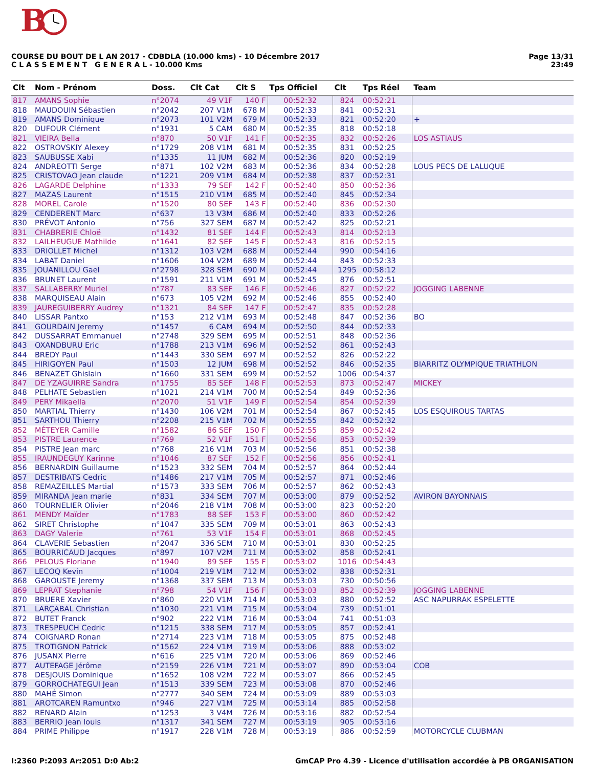B
Page 13/31
23:49
COURSE DU BOUT DE L AN 2017 - CDBDLA (10.000 kms) - 10 Décembre 2017
C L A S S E M E N T G E N E R A L - 10.000 Kms
| Clt | Nom - Prénom | Doss. | Clt Cat | Clt S | Tps Officiel | Clt | Tps Réel | Team |
| --- | --- | --- | --- | --- | --- | --- | --- | --- |
| 817 | AMANS Sophie | n°2074 | 49 V1F | 140 F | 00:52:32 | 824 | 00:52:21 | |
| 818 | MAUDOUIN Sébastien | n°2042 | 207 V1M | 678 M | 00:52:33 | 841 | 00:52:31 | |
| 819 | AMANS Dominique | n°2073 | 101 V2M | 679 M | 00:52:33 | 821 | 00:52:20 | + |
| 820 | DUFOUR Clément | n°1931 | 5 CAM | 680 M | 00:52:35 | 818 | 00:52:18 | |
| 821 | VIEIRA Bella | n°870 | 50 V1F | 141 F | 00:52:35 | 832 | 00:52:26 | LOS ASTIAUS |
| 822 | OSTROVSKIY Alexey | n°1729 | 208 V1M | 681 M | 00:52:35 | 831 | 00:52:25 | |
| 823 | SAUBUSSE Xabi | n°1335 | 11 JUM | 682 M | 00:52:36 | 820 | 00:52:19 | |
| 824 | ANDREOTTI Serge | n°871 | 102 V2M | 683 M | 00:52:36 | 834 | 00:52:28 | LOUS PECS DE LALUQUE |
| 825 | CRISTOVAO Jean claude | n°1221 | 209 V1M | 684 M | 00:52:38 | 837 | 00:52:31 | |
| 826 | LAGARDE Delphine | n°1333 | 79 SEF | 142 F | 00:52:40 | 850 | 00:52:36 | |
| 827 | MAZAS Laurent | n°1515 | 210 V1M | 685 M | 00:52:40 | 845 | 00:52:34 | |
| 828 | MOREL Carole | n°1520 | 80 SEF | 143 F | 00:52:40 | 836 | 00:52:30 | |
| 829 | CENDERENT Marc | n°637 | 13 V3M | 686 M | 00:52:40 | 833 | 00:52:26 | |
| 830 | PRÉVOT Antonio | n°756 | 327 SEM | 687 M | 00:52:42 | 825 | 00:52:21 | |
| 831 | CHABRERIE Chloë | n°1432 | 81 SEF | 144 F | 00:52:43 | 814 | 00:52:13 | |
| 832 | LAILHEUGUE Mathilde | n°1641 | 82 SEF | 145 F | 00:52:43 | 816 | 00:52:15 | |
| 833 | DRIOLLET Michel | n°1312 | 103 V2M | 688 M | 00:52:44 | 990 | 00:54:16 | |
| 834 | LABAT Daniel | n°1606 | 104 V2M | 689 M | 00:52:44 | 843 | 00:52:33 | |
| 835 | JOUANILLOU Gael | n°2798 | 328 SEM | 690 M | 00:52:44 | 1295 | 00:58:12 | |
| 836 | BRUNET Laurent | n°1591 | 211 V1M | 691 M | 00:52:45 | 876 | 00:52:51 | |
| 837 | SALLABERRY Muriel | n°787 | 83 SEF | 146 F | 00:52:46 | 827 | 00:52:22 | JOGGING LABENNE |
| 838 | MARQUISEAU Alain | n°673 | 105 V2M | 692 M | 00:52:46 | 855 | 00:52:40 | |
| 839 | JAUREGUIBERRY Audrey | n°1321 | 84 SEF | 147 F | 00:52:47 | 835 | 00:52:28 | |
| 840 | LISSAR Pantxo | n°153 | 212 V1M | 693 M | 00:52:48 | 847 | 00:52:36 | BO |
| 841 | GOURDAIN Jeremy | n°1457 | 6 CAM | 694 M | 00:52:50 | 844 | 00:52:33 | |
| 842 | DUSSARRAT Emmanuel | n°2748 | 329 SEM | 695 M | 00:52:51 | 848 | 00:52:36 | |
| 843 | OXANDBURU Eric | n°1788 | 213 V1M | 696 M | 00:52:52 | 861 | 00:52:43 | |
| 844 | BREDY Paul | n°1443 | 330 SEM | 697 M | 00:52:52 | 826 | 00:52:22 | |
| 845 | HIRIGOYEN Paul | n°1503 | 12 JUM | 698 M | 00:52:52 | 846 | 00:52:35 | BIARRITZ OLYMPIQUE TRIATHLON |
| 846 | BENAZET Ghislain | n°1660 | 331 SEM | 699 M | 00:52:52 | 1006 | 00:54:37 | |
| 847 | DE YZAGUIRRE Sandra | n°1755 | 85 SEF | 148 F | 00:52:53 | 873 | 00:52:47 | MICKEY |
| 848 | PELHATE Sebastien | n°1021 | 214 V1M | 700 M | 00:52:54 | 849 | 00:52:36 | |
| 849 | PERY Mikaella | n°2070 | 51 V1F | 149 F | 00:52:54 | 854 | 00:52:39 | |
| 850 | MARTIAL Thierry | n°1430 | 106 V2M | 701 M | 00:52:54 | 867 | 00:52:45 | LOS ESQUIROUS TARTAS |
| 851 | SARTHOU Thierry | n°2208 | 215 V1M | 702 M | 00:52:55 | 842 | 00:52:32 | |
| 852 | MÉTEYER Camille | n°1582 | 86 SEF | 150 F | 00:52:55 | 859 | 00:52:42 | |
| 853 | PISTRE Laurence | n°769 | 52 V1F | 151 F | 00:52:56 | 853 | 00:52:39 | |
| 854 | PISTRE Jean marc | n°768 | 216 V1M | 703 M | 00:52:56 | 851 | 00:52:38 | |
| 855 | IRAUNDEGUY Karinne | n°1046 | 87 SEF | 152 F | 00:52:56 | 856 | 00:52:41 | |
| 856 | BERNARDIN Guillaume | n°1523 | 332 SEM | 704 M | 00:52:57 | 864 | 00:52:44 | |
| 857 | DESTRIBATS Cedric | n°1486 | 217 V1M | 705 M | 00:52:57 | 871 | 00:52:46 | |
| 858 | REMAZEILLES Martial | n°1573 | 333 SEM | 706 M | 00:52:57 | 862 | 00:52:43 | |
| 859 | MIRANDA Jean marie | n°831 | 334 SEM | 707 M | 00:53:00 | 879 | 00:52:52 | AVIRON BAYONNAIS |
| 860 | TOURNELIER Olivier | n°2046 | 218 V1M | 708 M | 00:53:00 | 823 | 00:52:20 | |
| 861 | MENDY Maïder | n°1783 | 88 SEF | 153 F | 00:53:00 | 860 | 00:52:42 | |
| 862 | SIRET Christophe | n°1047 | 335 SEM | 709 M | 00:53:01 | 863 | 00:52:43 | |
| 863 | DAGY Valerie | n°761 | 53 V1F | 154 F | 00:53:01 | 868 | 00:52:45 | |
| 864 | CLAVERIE Sebastien | n°2047 | 336 SEM | 710 M | 00:53:01 | 830 | 00:52:25 | |
| 865 | BOURRICAUD Jacques | n°897 | 107 V2M | 711 M | 00:53:02 | 858 | 00:52:41 | |
| 866 | PELOUS Floriane | n°1940 | 89 SEF | 155 F | 00:53:02 | 1016 | 00:54:43 | |
| 867 | LECOQ Kevin | n°1004 | 219 V1M | 712 M | 00:53:02 | 838 | 00:52:31 | |
| 868 | GAROUSTE Jeremy | n°1368 | 337 SEM | 713 M | 00:53:03 | 730 | 00:50:56 | |
| 869 | LEPRAT Stephanie | n°798 | 54 V1F | 156 F | 00:53:03 | 852 | 00:52:39 | JOGGING LABENNE |
| 870 | BRUERE Xavier | n°860 | 220 V1M | 714 M | 00:53:03 | 880 | 00:52:52 | ASC NAPURRAK ESPELETTE |
| 871 | LARÇABAL Christian | n°1030 | 221 V1M | 715 M | 00:53:04 | 739 | 00:51:01 | |
| 872 | BUTET Franck | n°902 | 222 V1M | 716 M | 00:53:04 | 741 | 00:51:03 | |
| 873 | TRESPEUCH Cedric | n°1215 | 338 SEM | 717 M | 00:53:05 | 857 | 00:52:41 | |
| 874 | COIGNARD Ronan | n°2714 | 223 V1M | 718 M | 00:53:05 | 875 | 00:52:48 | |
| 875 | TROTIGNON Patrick | n°1562 | 224 V1M | 719 M | 00:53:06 | 888 | 00:53:02 | |
| 876 | JUSANX Pierre | n°616 | 225 V1M | 720 M | 00:53:06 | 869 | 00:52:46 | |
| 877 | AUTEFAGE Jérôme | n°2159 | 226 V1M | 721 M | 00:53:07 | 890 | 00:53:04 | COB |
| 878 | DESJOUIS Dominique | n°1652 | 108 V2M | 722 M | 00:53:07 | 866 | 00:52:45 | |
| 879 | GORROCHATEGUI Jean | n°1513 | 339 SEM | 723 M | 00:53:08 | 870 | 00:52:46 | |
| 880 | MAHÉ Simon | n°2777 | 340 SEM | 724 M | 00:53:09 | 889 | 00:53:03 | |
| 881 | AROTCAREN Ramuntxo | n°946 | 227 V1M | 725 M | 00:53:14 | 885 | 00:52:58 | |
| 882 | RENARD Alain | n°1253 | 3 V4M | 726 M | 00:53:16 | 882 | 00:52:54 | |
| 883 | BERRIO Jean louis | n°1317 | 341 SEM | 727 M | 00:53:19 | 905 | 00:53:16 | |
| 884 | PRIME Philippe | n°1917 | 228 V1M | 728 M | 00:53:19 | 886 | 00:52:59 | MOTORCYCLE CLUBMAN |
GmCAP Pro 4.39 - Licence d'utilisation accordée à PB ORGANISATION I:2360 P:2093 Ar:2051 D:0 Ab:2